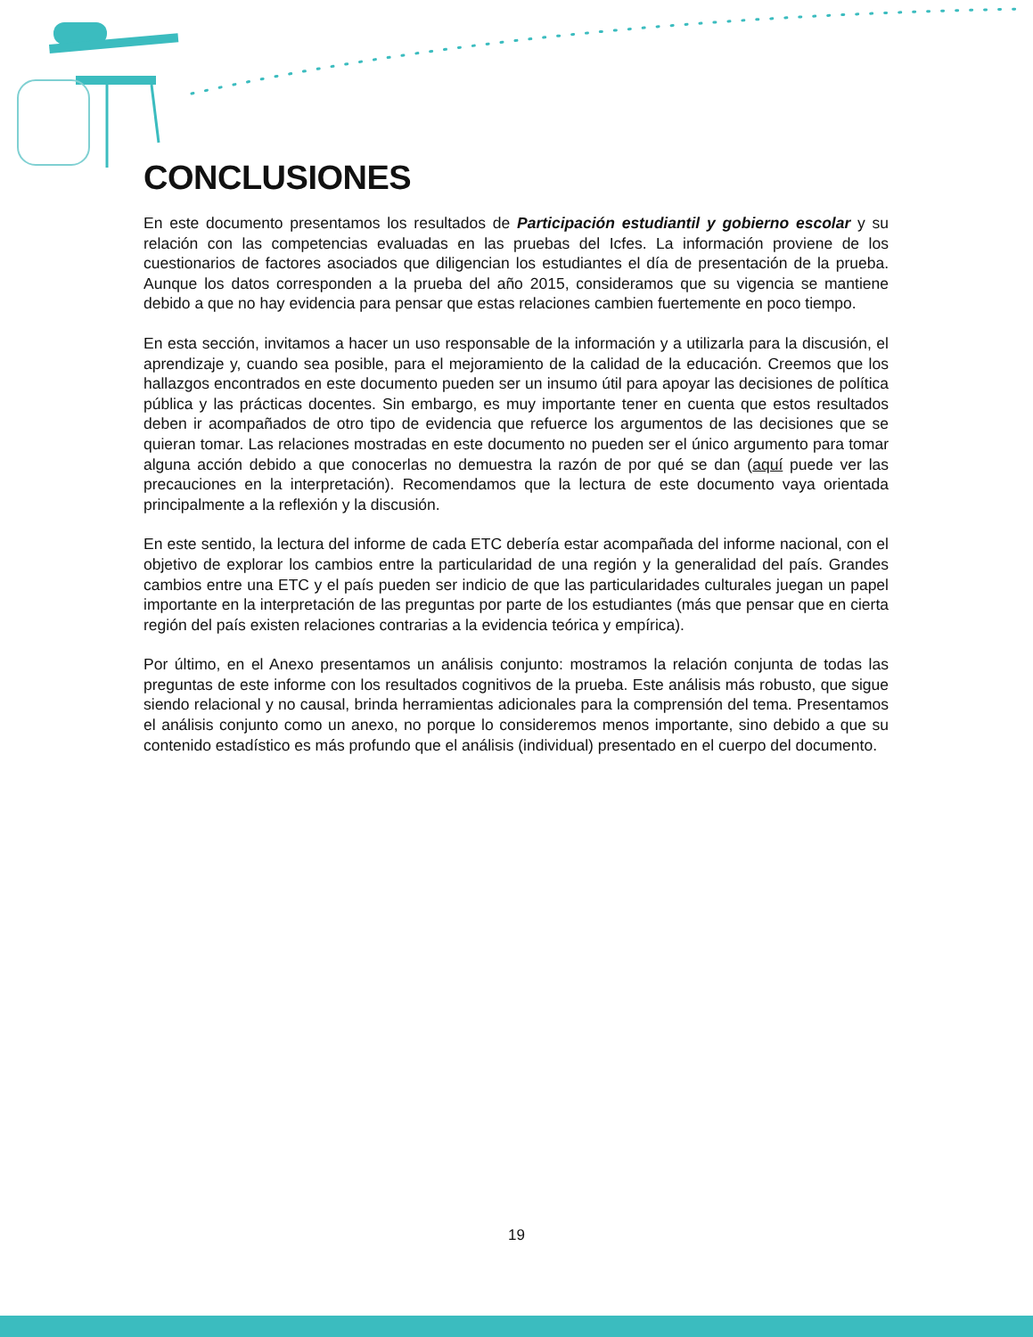CONCLUSIONES
En este documento presentamos los resultados de Participación estudiantil y gobierno escolar y su relación con las competencias evaluadas en las pruebas del Icfes. La información proviene de los cuestionarios de factores asociados que diligencian los estudiantes el día de presentación de la prueba. Aunque los datos corresponden a la prueba del año 2015, consideramos que su vigencia se mantiene debido a que no hay evidencia para pensar que estas relaciones cambien fuertemente en poco tiempo.
En esta sección, invitamos a hacer un uso responsable de la información y a utilizarla para la discusión, el aprendizaje y, cuando sea posible, para el mejoramiento de la calidad de la educación. Creemos que los hallazgos encontrados en este documento pueden ser un insumo útil para apoyar las decisiones de política pública y las prácticas docentes. Sin embargo, es muy importante tener en cuenta que estos resultados deben ir acompañados de otro tipo de evidencia que refuerce los argumentos de las decisiones que se quieran tomar. Las relaciones mostradas en este documento no pueden ser el único argumento para tomar alguna acción debido a que conocerlas no demuestra la razón de por qué se dan (aquí puede ver las precauciones en la interpretación). Recomendamos que la lectura de este documento vaya orientada principalmente a la reflexión y la discusión.
En este sentido, la lectura del informe de cada ETC debería estar acompañada del informe nacional, con el objetivo de explorar los cambios entre la particularidad de una región y la generalidad del país. Grandes cambios entre una ETC y el país pueden ser indicio de que las particularidades culturales juegan un papel importante en la interpretación de las preguntas por parte de los estudiantes (más que pensar que en cierta región del país existen relaciones contrarias a la evidencia teórica y empírica).
Por último, en el Anexo presentamos un análisis conjunto: mostramos la relación conjunta de todas las preguntas de este informe con los resultados cognitivos de la prueba. Este análisis más robusto, que sigue siendo relacional y no causal, brinda herramientas adicionales para la comprensión del tema. Presentamos el análisis conjunto como un anexo, no porque lo consideremos menos importante, sino debido a que su contenido estadístico es más profundo que el análisis (individual) presentado en el cuerpo del documento.
19